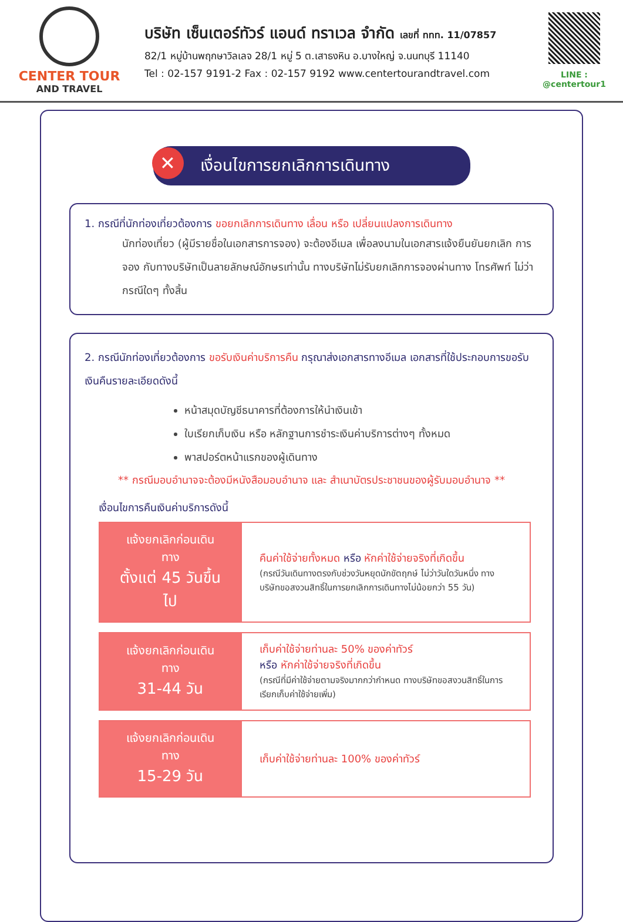CENTER TOUR
AND TRAVEL
บริษัท เซ็นเตอร์ทัวร์ แอนด์ ทราเวล จำกัด เลขที่ ททท. 11/07857
82/1 หมู่บ้านพฤกษาวิลเลจ 28/1 หมู่ 5 ต.เสาธงหิน อ.บางใหญ่ จ.นนทบุรี 11140
Tel : 02-157 9191-2 Fax : 02-157 9192 www.centertourandtravel.com
LINE : @centertour1
✕ เงื่อนไขการยกเลิกการเดินทาง
1. กรณีที่นักท่องเที่ยวต้องการ ขอยกเลิกการเดินทาง เลื่อน หรือ เปลี่ยนแปลงการเดินทาง
นักท่องเที่ยว (ผู้มีรายชื่อในเอกสารการจอง) จะต้องอีเมล เพื่อลงนามในเอกสารแจ้งยืนยันยกเลิก การจอง กับทางบริษัทเป็นลายลักษณ์อักษรเท่านั้น ทางบริษัทไม่รับยกเลิกการจองผ่านทาง โทรศัพท์ ไม่ว่ากรณีใดๆ ทั้งสิ้น
2. กรณีนักท่องเที่ยวต้องการ ขอรับเงินค่าบริการคืน กรุณาส่งเอกสารทางอีเมล เอกสารที่ใช้ประกอบการขอรับเงินคืนรายละเอียดดังนี้
หน้าสมุดบัญชีธนาคารที่ต้องการให้นำเงินเข้า
ใบเรียกเก็บเงิน หรือ หลักฐานการชำระเงินค่าบริการต่างๆ ทั้งหมด
พาสปอร์ตหน้าแรกของผู้เดินทาง
** กรณีมอบอำนาจจะต้องมีหนังสือมอบอำนาจ และ สำเนาบัตรประชาชนของผู้รับมอบอำนาจ **
เงื่อนไขการคืนเงินค่าบริการดังนี้
| แจ้งยกเลิกก่อนเดินทาง ตั้งแต่ 45 วันขึ้นไป | คืนค่าใช้จ่ายทั้งหมด หรือ หักค่าใช้จ่ายจริงที่เกิดขึ้น (กรณีวันเดินทางตรงกับช่วงวันหยุดนักขัตฤกษ์ ไม่ว่าวันใดวันหนึ่ง ทางบริษัทขอสงวนสิทธิ์ในการยกเลิกการเดินทางไม่น้อยกว่า 55 วัน) |
| แจ้งยกเลิกก่อนเดินทาง 31-44 วัน | เก็บค่าใช้จ่ายท่านละ 50% ของค่าทัวร์ หรือ หักค่าใช้จ่ายจริงที่เกิดขึ้น (กรณีที่มีค่าใช้จ่ายตามจริงมากกว่ากำหนด ทางบริษัทขอสงวนสิทธิ์ในการเรียกเก็บค่าใช้จ่ายเพิ่ม) |
| แจ้งยกเลิกก่อนเดินทาง 15-29 วัน | เก็บค่าใช้จ่ายท่านละ 100% ของค่าทัวร์ |